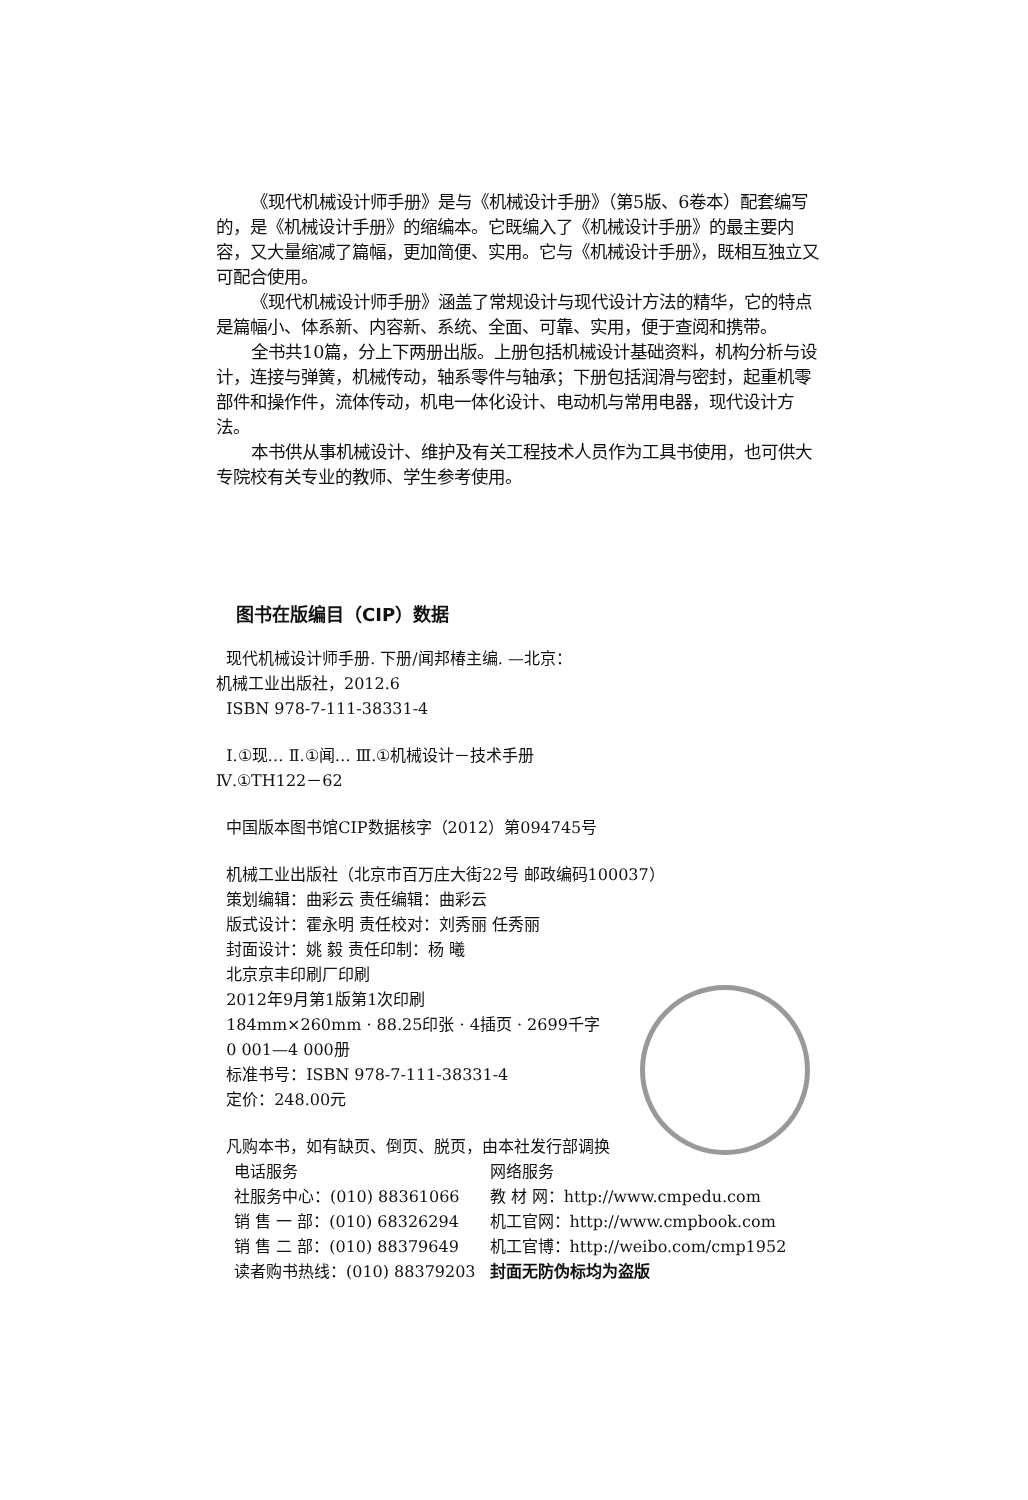《现代机械设计师手册》是与《机械设计手册》（第5版、6卷本）配套编写的，是《机械设计手册》的缩编本。它既编入了《机械设计手册》的最主要内容，又大量缩减了篇幅，更加简便、实用。它与《机械设计手册》，既相互独立又可配合使用。
《现代机械设计师手册》涵盖了常规设计与现代设计方法的精华，它的特点是篇幅小、体系新、内容新、系统、全面、可靠、实用，便于查阅和携带。
全书共10篇，分上下两册出版。上册包括机械设计基础资料，机构分析与设计，连接与弹簧，机械传动，轴系零件与轴承；下册包括润滑与密封，起重机零部件和操作件，流体传动，机电一体化设计、电动机与常用电器，现代设计方法。
本书供从事机械设计、维护及有关工程技术人员作为工具书使用，也可供大专院校有关专业的教师、学生参考使用。
图书在版编目（CIP）数据
现代机械设计师手册. 下册/闻邦椿主编. —北京：
机械工业出版社，2012.6
ISBN 978-7-111-38331-4
Ⅰ.①现… Ⅱ.①闻… Ⅲ.①机械设计－技术手册
Ⅳ.①TH122－62
中国版本图书馆CIP数据核字（2012）第094745号
机械工业出版社（北京市百万庄大街22号 邮政编码100037）
策划编辑：曲彩云 责任编辑：曲彩云
版式设计：霍永明 责任校对：刘秀丽 任秀丽
封面设计：姚 毅 责任印制：杨 曦
北京京丰印刷厂印刷
2012年9月第1版第1次印刷
184mm×260mm · 88.25印张 · 4插页 · 2699千字
0 001—4 000册
标准书号：ISBN 978-7-111-38331-4
定价：248.00元
凡购本书，如有缺页、倒页、脱页，由本社发行部调换
| 电话服务 | 网络服务 |
| 社服务中心：(010) 88361066 | 教 材 网：http://www.cmpedu.com |
| 销 售 一 部：(010) 68326294 | 机工官网：http://www.cmpbook.com |
| 销 售 二 部：(010) 88379649 | 机工官博：http://weibo.com/cmp1952 |
| 读者购书热线：(010) 88379203 | 封面无防伪标均为盗版 |